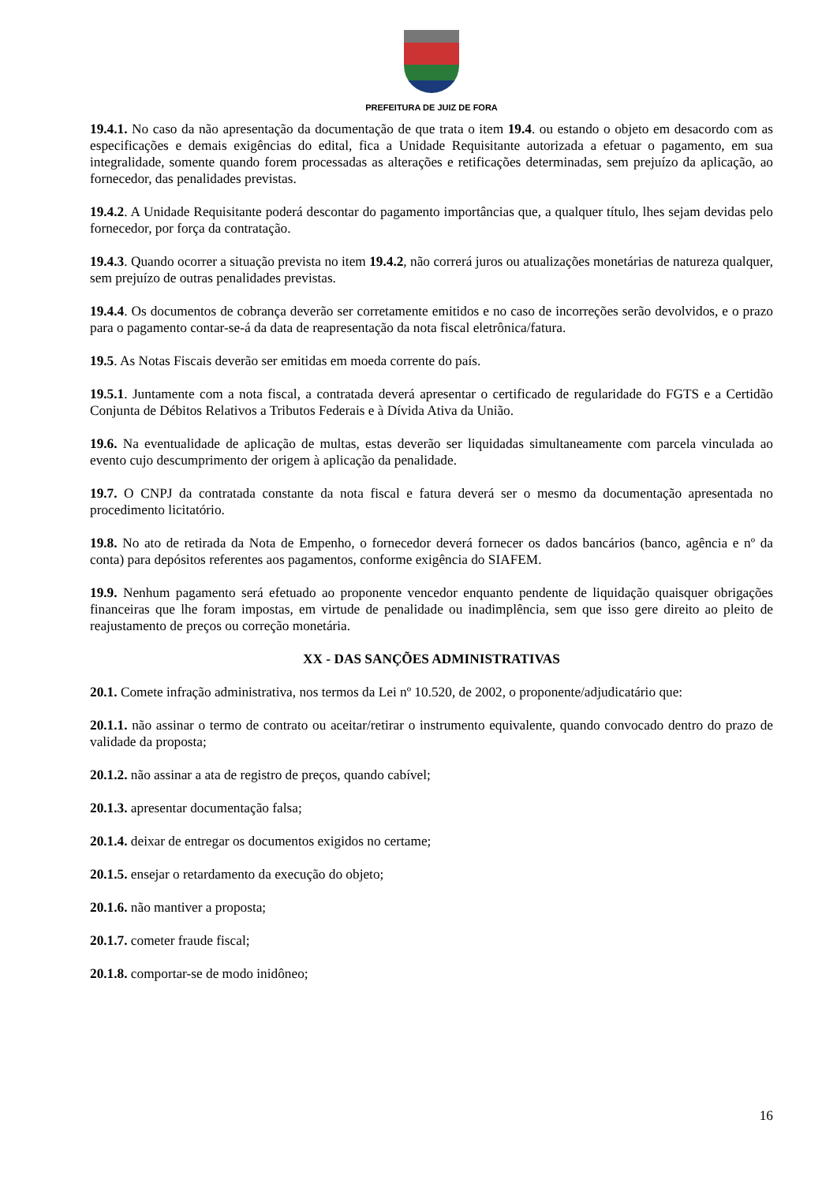PREFEITURA DE JUIZ DE FORA
19.4.1. No caso da não apresentação da documentação de que trata o item 19.4. ou estando o objeto em desacordo com as especificações e demais exigências do edital, fica a Unidade Requisitante autorizada a efetuar o pagamento, em sua integralidade, somente quando forem processadas as alterações e retificações determinadas, sem prejuízo da aplicação, ao fornecedor, das penalidades previstas.
19.4.2. A Unidade Requisitante poderá descontar do pagamento importâncias que, a qualquer título, lhes sejam devidas pelo fornecedor, por força da contratação.
19.4.3. Quando ocorrer a situação prevista no item 19.4.2, não correrá juros ou atualizações monetárias de natureza qualquer, sem prejuízo de outras penalidades previstas.
19.4.4. Os documentos de cobrança deverão ser corretamente emitidos e no caso de incorreções serão devolvidos, e o prazo para o pagamento contar-se-á da data de reapresentação da nota fiscal eletrônica/fatura.
19.5. As Notas Fiscais deverão ser emitidas em moeda corrente do país.
19.5.1. Juntamente com a nota fiscal, a contratada deverá apresentar o certificado de regularidade do FGTS e a Certidão Conjunta de Débitos Relativos a Tributos Federais e à Dívida Ativa da União.
19.6. Na eventualidade de aplicação de multas, estas deverão ser liquidadas simultaneamente com parcela vinculada ao evento cujo descumprimento der origem à aplicação da penalidade.
19.7. O CNPJ da contratada constante da nota fiscal e fatura deverá ser o mesmo da documentação apresentada no procedimento licitatório.
19.8. No ato de retirada da Nota de Empenho, o fornecedor deverá fornecer os dados bancários (banco, agência e nº da conta) para depósitos referentes aos pagamentos, conforme exigência do SIAFEM.
19.9. Nenhum pagamento será efetuado ao proponente vencedor enquanto pendente de liquidação quaisquer obrigações financeiras que lhe foram impostas, em virtude de penalidade ou inadimplência, sem que isso gere direito ao pleito de reajustamento de preços ou correção monetária.
XX - DAS SANÇÕES ADMINISTRATIVAS
20.1. Comete infração administrativa, nos termos da Lei nº 10.520, de 2002, o proponente/adjudicatário que:
20.1.1. não assinar o termo de contrato ou aceitar/retirar o instrumento equivalente, quando convocado dentro do prazo de validade da proposta;
20.1.2. não assinar a ata de registro de preços, quando cabível;
20.1.3. apresentar documentação falsa;
20.1.4. deixar de entregar os documentos exigidos no certame;
20.1.5. ensejar o retardamento da execução do objeto;
20.1.6. não mantiver a proposta;
20.1.7. cometer fraude fiscal;
20.1.8. comportar-se de modo inidôneo;
16